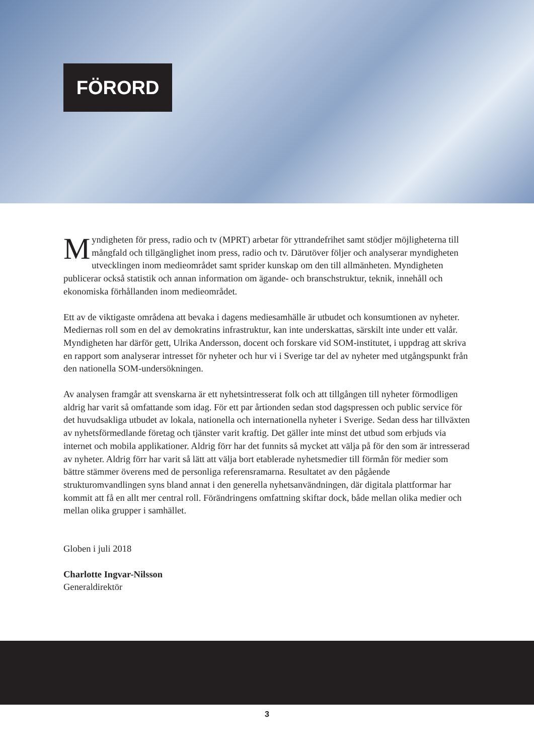FÖRORD
Myndigheten för press, radio och tv (MPRT) arbetar för yttrandefrihet samt stödjer möjligheterna till mångfald och tillgänglighet inom press, radio och tv. Därutöver följer och analyserar myndigheten utvecklingen inom medieområdet samt sprider kunskap om den till allmänheten. Myndigheten publicerar också statistik och annan information om ägande- och branschstruktur, teknik, innehåll och ekonomiska förhållanden inom medieområdet.
Ett av de viktigaste områdena att bevaka i dagens mediesamhälle är utbudet och konsumtionen av nyheter. Mediernas roll som en del av demokratins infrastruktur, kan inte underskattas, särskilt inte under ett valår. Myndigheten har därför gett, Ulrika Andersson, docent och forskare vid SOM-institutet, i uppdrag att skriva en rapport som analyserar intresset för nyheter och hur vi i Sverige tar del av nyheter med utgångspunkt från den nationella SOM-undersökningen.
Av analysen framgår att svenskarna är ett nyhetsintresserat folk och att tillgången till nyheter förmodligen aldrig har varit så omfattande som idag. För ett par årtionden sedan stod dagspressen och public service för det huvudsakliga utbudet av lokala, nationella och internationella nyheter i Sverige. Sedan dess har tillväxten av nyhetsförmedlande företag och tjänster varit kraftig. Det gäller inte minst det utbud som erbjuds via internet och mobila applikationer. Aldrig förr har det funnits så mycket att välja på för den som är intresserad av nyheter. Aldrig förr har varit så lätt att välja bort etablerade nyhetsmedier till förmån för medier som bättre stämmer överens med de personliga referensramarna. Resultatet av den pågående strukturomvandlingen syns bland annat i den generella nyhetsanvändningen, där digitala plattformar har kommit att få en allt mer central roll. Förändringens omfattning skiftar dock, både mellan olika medier och mellan olika grupper i samhället.
Globen i juli 2018
Charlotte Ingvar-Nilsson
Generaldirektör
3